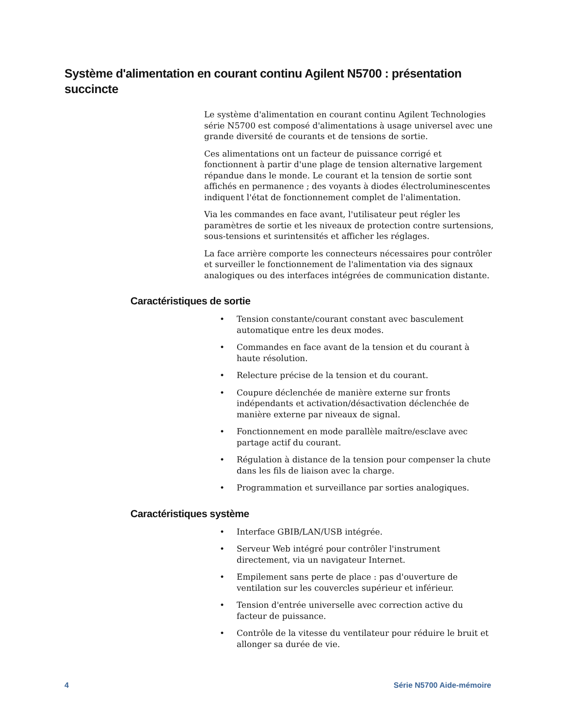Système d'alimentation en courant continu Agilent N5700 : présentation succincte
Le système d'alimentation en courant continu Agilent Technologies série N5700 est composé d'alimentations à usage universel avec une grande diversité de courants et de tensions de sortie.
Ces alimentations ont un facteur de puissance corrigé et fonctionnent à partir d'une plage de tension alternative largement répandue dans le monde. Le courant et la tension de sortie sont affichés en permanence ; des voyants à diodes électroluminescentes indiquent l'état de fonctionnement complet de l'alimentation.
Via les commandes en face avant, l'utilisateur peut régler les paramètres de sortie et les niveaux de protection contre surtensions, sous-tensions et surintensités et afficher les réglages.
La face arrière comporte les connecteurs nécessaires pour contrôler et surveiller le fonctionnement de l'alimentation via des signaux analogiques ou des interfaces intégrées de communication distante.
Caractéristiques de sortie
• Tension constante/courant constant avec basculement automatique entre les deux modes.
• Commandes en face avant de la tension et du courant à haute résolution.
• Relecture précise de la tension et du courant.
• Coupure déclenchée de manière externe sur fronts indépendants et activation/désactivation déclenchée de manière externe par niveaux de signal.
• Fonctionnement en mode parallèle maître/esclave avec partage actif du courant.
• Régulation à distance de la tension pour compenser la chute dans les fils de liaison avec la charge.
• Programmation et surveillance par sorties analogiques.
Caractéristiques système
• Interface GBIB/LAN/USB intégrée.
• Serveur Web intégré pour contrôler l'instrument directement, via un navigateur Internet.
• Empilement sans perte de place : pas d'ouverture de ventilation sur les couvercles supérieur et inférieur.
• Tension d'entrée universelle avec correction active du facteur de puissance.
• Contrôle de la vitesse du ventilateur pour réduire le bruit et allonger sa durée de vie.
4 Série N5700 Aide-mémoire